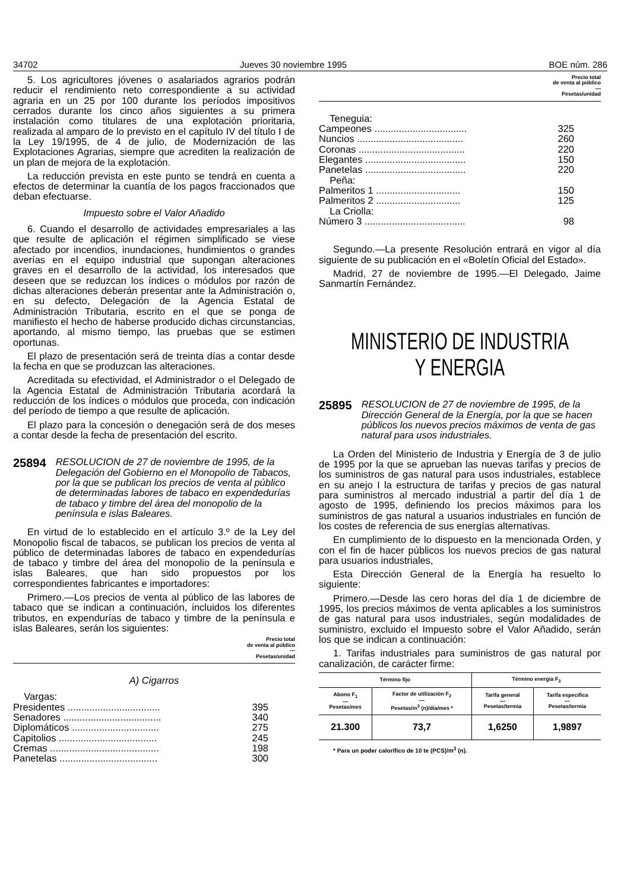34702 Jueves 30 noviembre 1995 BOE núm. 286
5. Los agricultores jóvenes o asalariados agrarios podrán reducir el rendimiento neto correspondiente a su actividad agraria en un 25 por 100 durante los períodos impositivos cerrados durante los cinco años siguientes a su primera instalación como titulares de una explotación prioritaria, realizada al amparo de lo previsto en el capítulo IV del título I de la Ley 19/1995, de 4 de julio, de Modernización de las Explotaciones Agrarias, siempre que acrediten la realización de un plan de mejora de la explotación.
La reducción prevista en este punto se tendrá en cuenta a efectos de determinar la cuantía de los pagos fraccionados que deban efectuarse.
Impuesto sobre el Valor Añadido
6. Cuando el desarrollo de actividades empresariales a las que resulte de aplicación el régimen simplificado se viese afectado por incendios, inundaciones, hundimientos o grandes averías en el equipo industrial que supongan alteraciones graves en el desarrollo de la actividad, los interesados que deseen que se reduzcan los índices o módulos por razón de dichas alteraciones deberán presentar ante la Administración o, en su defecto, Delegación de la Agencia Estatal de Administración Tributaria, escrito en el que se ponga de manifiesto el hecho de haberse producido dichas circunstancias, aportando, al mismo tiempo, las pruebas que se estimen oportunas.
El plazo de presentación será de treinta días a contar desde la fecha en que se produzcan las alteraciones.
Acreditada su efectividad, el Administrador o el Delegado de la Agencia Estatal de Administración Tributaria acordará la reducción de los índices o módulos que proceda, con indicación del período de tiempo a que resulte de aplicación.
El plazo para la concesión o denegación será de dos meses a contar desde la fecha de presentación del escrito.
25894 RESOLUCION de 27 de noviembre de 1995, de la Delegación del Gobierno en el Monopolio de Tabacos, por la que se publican los precios de venta al público de determinadas labores de tabaco en expendedurías de tabaco y timbre del área del monopolio de la península e islas Baleares.
En virtud de lo establecido en el artículo 3.º de la Ley del Monopolio fiscal de tabacos, se publican los precios de venta al público de determinadas labores de tabaco en expendedurías de tabaco y timbre del área del monopolio de la península e islas Baleares, que han sido propuestos por los correspondientes fabricantes e importadores:
Primero.—Los precios de venta al público de las labores de tabaco que se indican a continuación, incluidos los diferentes tributos, en expendurías de tabaco y timbre de la península e islas Baleares, serán los siguientes:
Precio total
de venta al público
—
Pesetas/unidad
A) Cigarros
| Vargas: | |
| Presidentes .................................. | 395 |
| Senadores .................................... | 340 |
| Diplomáticos ................................ | 275 |
| Capitolios .................................... | 245 |
| Cremas ........................................ | 198 |
| Panetelas .................................... | 300 |
Precio total
de venta al público
—
Pesetas/unidad
| Teneguia: | |
| Campeones .................................. | 325 |
| Nuncios ....................................... | 260 |
| Coronas ....................................... | 220 |
| Elegantes ..................................... | 150 |
| Panetelas ..................................... | 220 |
| Peña: | |
| Palmeritos 1 ............................... | 150 |
| Palmeritos 2 ............................... | 125 |
| La Criolla: | |
| Número 3 ..................................... | 98 |
Segundo.—La presente Resolución entrará en vigor al día siguiente de su publicación en el «Boletín Oficial del Estado».
Madrid, 27 de noviembre de 1995.—El Delegado, Jaime Sanmartín Fernández.
MINISTERIO DE INDUSTRIA
Y ENERGIA
25895 RESOLUCION de 27 de noviembre de 1995, de la Dirección General de la Energía, por la que se hacen públicos los nuevos precios máximos de venta de gas natural para usos industriales.
La Orden del Ministerio de Industria y Energía de 3 de julio de 1995 por la que se aprueban las nuevas tarifas y precios de los suministros de gas natural para usos industriales, establece en su anejo I la estructura de tarifas y precios de gas natural para suministros al mercado industrial a partir del día 1 de agosto de 1995, definiendo los precios máximos para los suministros de gas natural a usuarios industriales en función de los costes de referencia de sus energías alternativas.
En cumplimiento de lo dispuesto en la mencionada Orden, y con el fin de hacer públicos los nuevos precios de gas natural para usuarios industriales,
Esta Dirección General de la Energía ha resuelto lo siguiente:
Primero.—Desde las cero horas del día 1 de diciembre de 1995, los precios máximos de venta aplicables a los suministros de gas natural para usos industriales, según modalidades de suministro, excluido el Impuesto sobre el Valor Añadido, serán los que se indican a continuación:
1. Tarifas industriales para suministros de gas natural por canalización, de carácter firme:
| Término fijo | | Término energía F<sub>3</sub> | |
| --- | --- | --- | --- |
| Abono F<sub>1</sub> — Pesetas/mes | Factor de utilización F<sub>2</sub> — Pesetas/m<sup>3</sup> (n)/día/mes * | Tarifa general — Pesetas/termia | Tarifa específica — Pesetas/termia |
| 21.300 | 73,7 | 1,6250 | 1,9897 |
* Para un poder calorífico de 10 te (PCS)/m<sup>3</sup> (n).